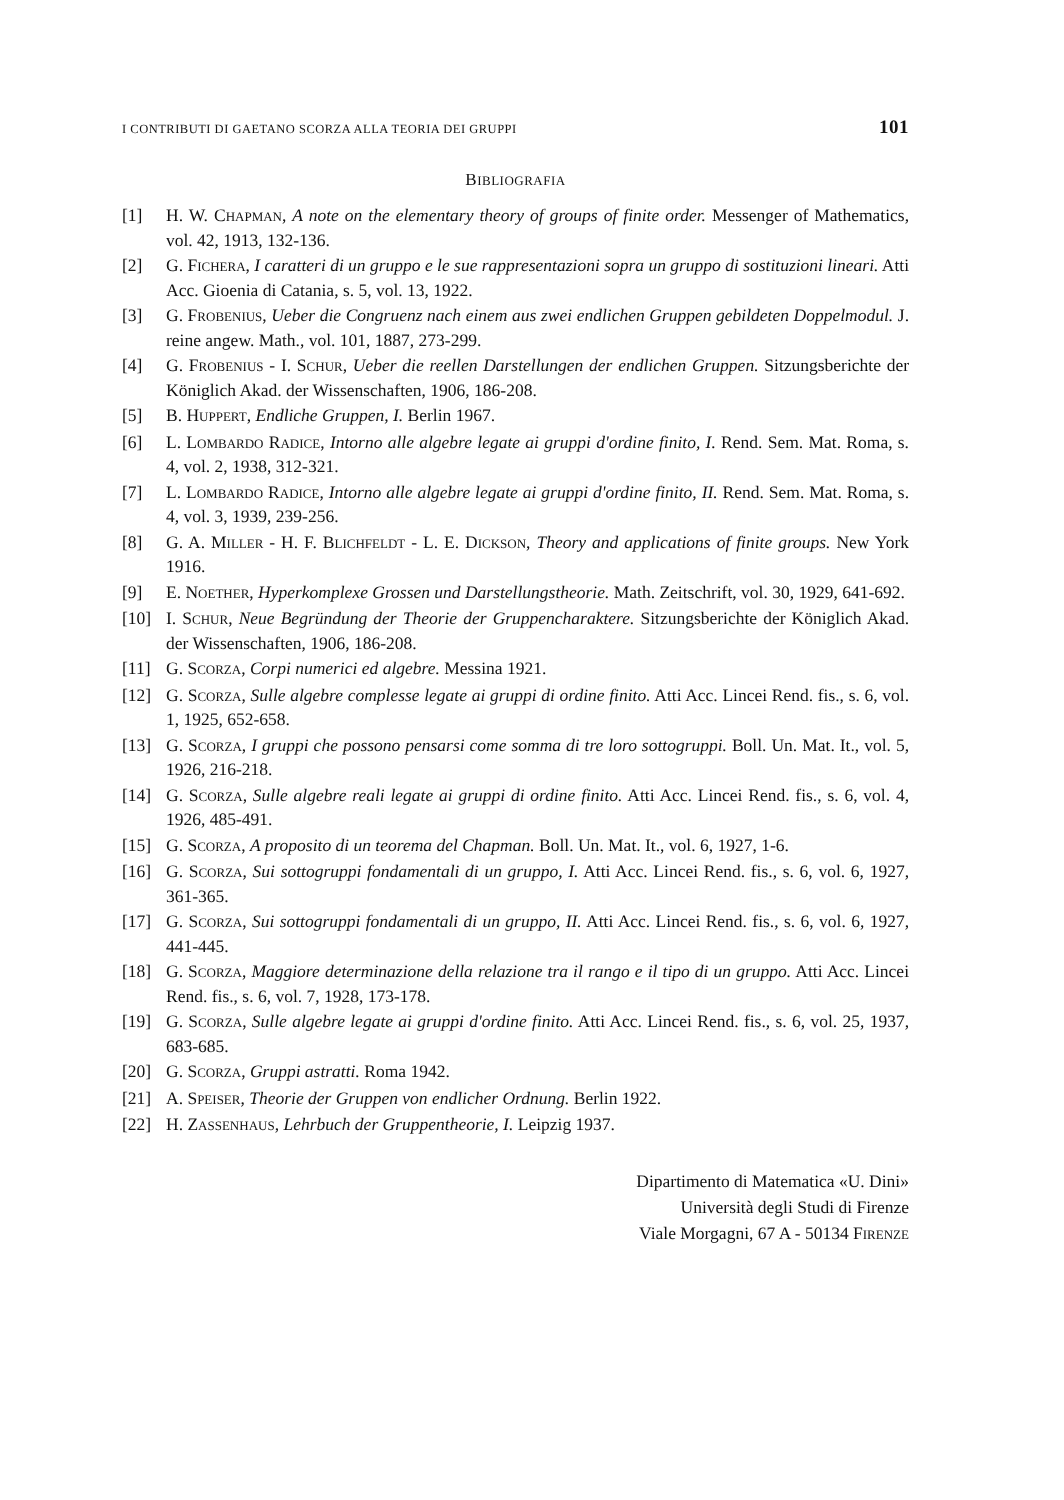I CONTRIBUTI DI GAETANO SCORZA ALLA TEORIA DEI GRUPPI 101
BIBLIOGRAFIA
[1] H. W. CHAPMAN, A note on the elementary theory of groups of finite order. Messenger of Mathematics, vol. 42, 1913, 132-136.
[2] G. FICHERA, I caratteri di un gruppo e le sue rappresentazioni sopra un gruppo di sostituzioni lineari. Atti Acc. Gioenia di Catania, s. 5, vol. 13, 1922.
[3] G. FROBENIUS, Ueber die Congruenz nach einem aus zwei endlichen Gruppen gebildeten Doppelmodul. J. reine angew. Math., vol. 101, 1887, 273-299.
[4] G. FROBENIUS - I. SCHUR, Ueber die reellen Darstellungen der endlichen Gruppen. Sitzungsberichte der Königlich Akad. der Wissenschaften, 1906, 186-208.
[5] B. HUPPERT, Endliche Gruppen, I. Berlin 1967.
[6] L. LOMBARDO RADICE, Intorno alle algebre legate ai gruppi d'ordine finito, I. Rend. Sem. Mat. Roma, s. 4, vol. 2, 1938, 312-321.
[7] L. LOMBARDO RADICE, Intorno alle algebre legate ai gruppi d'ordine finito, II. Rend. Sem. Mat. Roma, s. 4, vol. 3, 1939, 239-256.
[8] G. A. MILLER - H. F. BLICHFELDT - L. E. DICKSON, Theory and applications of finite groups. New York 1916.
[9] E. NOETHER, Hyperkomplexe Grossen und Darstellungstheorie. Math. Zeitschrift, vol. 30, 1929, 641-692.
[10] I. SCHUR, Neue Begründung der Theorie der Gruppencharaktere. Sitzungsberichte der Königlich Akad. der Wissenschaften, 1906, 186-208.
[11] G. SCORZA, Corpi numerici ed algebre. Messina 1921.
[12] G. SCORZA, Sulle algebre complesse legate ai gruppi di ordine finito. Atti Acc. Lincei Rend. fis., s. 6, vol. 1, 1925, 652-658.
[13] G. SCORZA, I gruppi che possono pensarsi come somma di tre loro sottogruppi. Boll. Un. Mat. It., vol. 5, 1926, 216-218.
[14] G. SCORZA, Sulle algebre reali legate ai gruppi di ordine finito. Atti Acc. Lincei Rend. fis., s. 6, vol. 4, 1926, 485-491.
[15] G. SCORZA, A proposito di un teorema del Chapman. Boll. Un. Mat. It., vol. 6, 1927, 1-6.
[16] G. SCORZA, Sui sottogruppi fondamentali di un gruppo, I. Atti Acc. Lincei Rend. fis., s. 6, vol. 6, 1927, 361-365.
[17] G. SCORZA, Sui sottogruppi fondamentali di un gruppo, II. Atti Acc. Lincei Rend. fis., s. 6, vol. 6, 1927, 441-445.
[18] G. SCORZA, Maggiore determinazione della relazione tra il rango e il tipo di un gruppo. Atti Acc. Lincei Rend. fis., s. 6, vol. 7, 1928, 173-178.
[19] G. SCORZA, Sulle algebre legate ai gruppi d'ordine finito. Atti Acc. Lincei Rend. fis., s. 6, vol. 25, 1937, 683-685.
[20] G. SCORZA, Gruppi astratti. Roma 1942.
[21] A. SPEISER, Theorie der Gruppen von endlicher Ordnung. Berlin 1922.
[22] H. ZASSENHAUS, Lehrbuch der Gruppentheorie, I. Leipzig 1937.
Dipartimento di Matematica «U. Dini»
Università degli Studi di Firenze
Viale Morgagni, 67 A - 50134 FIRENZE